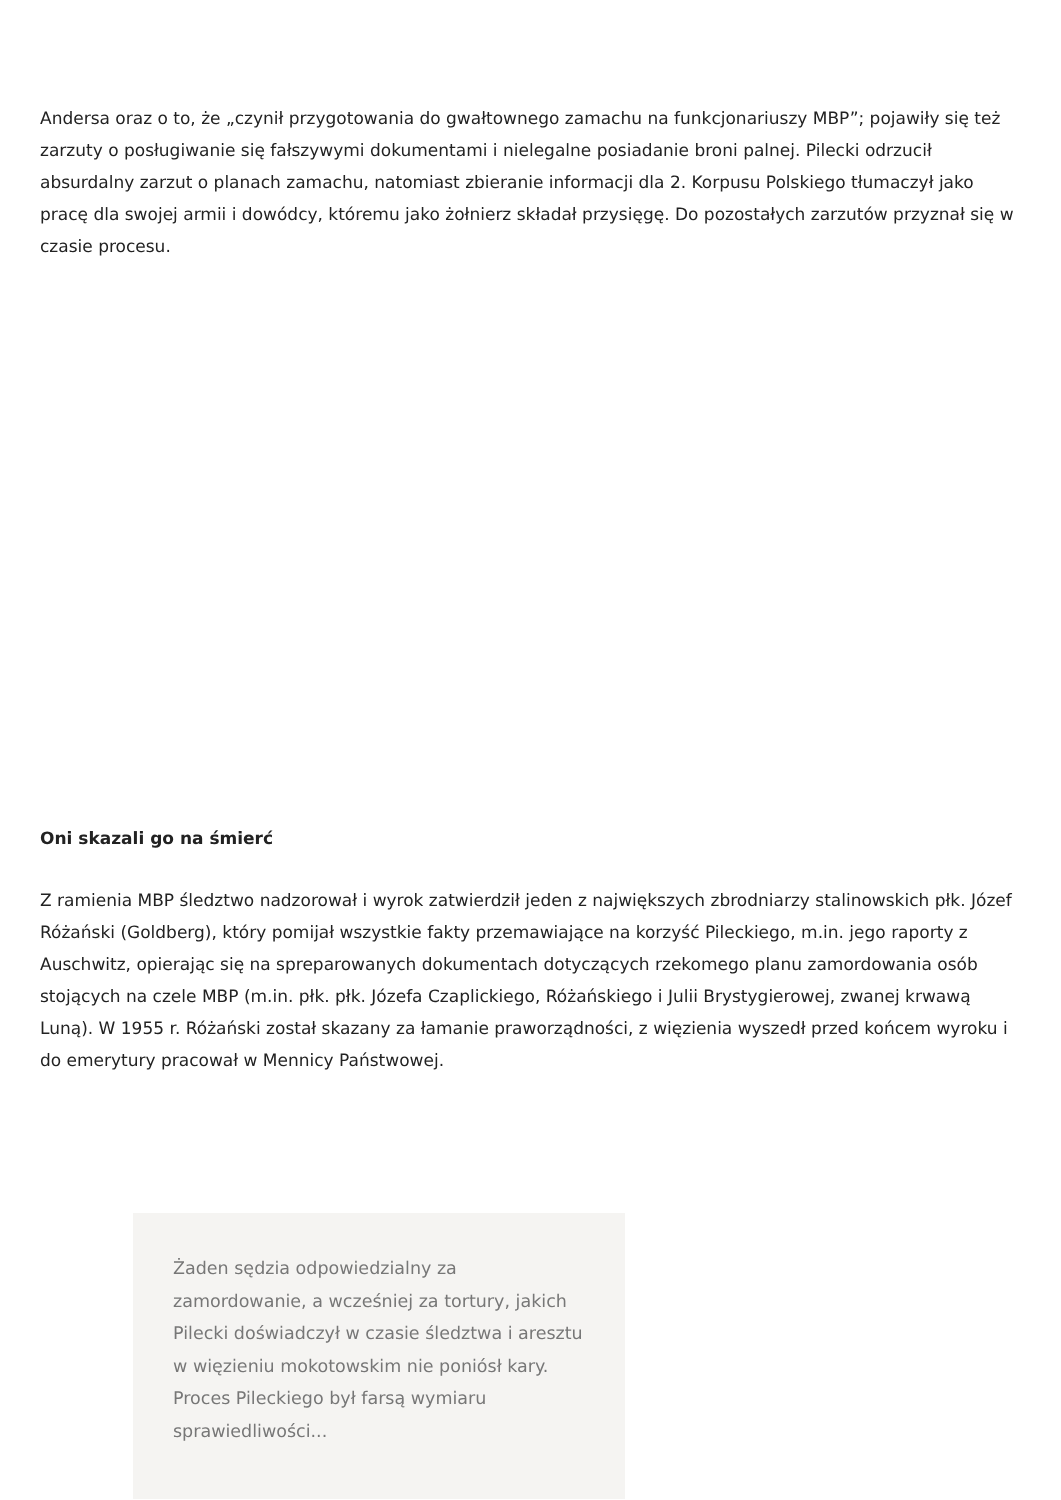Andersa oraz o to, że „czynił przygotowania do gwałtownego zamachu na funkcjonariuszy MBP”; pojawiły się też zarzuty o posługiwanie się fałszywymi dokumentami i nielegalne posiadanie broni palnej. Pilecki odrzucił absurdalny zarzut o planach zamachu, natomiast zbieranie informacji dla 2. Korpusu Polskiego tłumaczył jako pracę dla swojej armii i dowódcy, któremu jako żołnierz składał przysięgę. Do pozostałych zarzutów przyznał się w czasie procesu.
Oni skazali go na śmierć
Z ramienia MBP śledztwo nadzorował i wyrok zatwierdził jeden z największych zbrodniarzy stalinowskich płk. Józef Różański (Goldberg), który pomijał wszystkie fakty przemawiające na korzyść Pileckiego, m.in. jego raporty z Auschwitz, opierając się na spreparowanych dokumentach dotyczących rzekomego planu zamordowania osób stojących na czele MBP (m.in. płk. płk. Józefa Czaplickiego, Różańskiego i Julii Brystygierowej, zwanej krwawą Luną). W 1955 r. Różański został skazany za łamanie praworządności, z więzienia wyszedł przed końcem wyroku i do emerytury pracował w Mennicy Państwowej.
Żaden sędzia odpowiedzialny za zamordowanie, a wcześniej za tortury, jakich Pilecki doświadczył w czasie śledztwa i aresztu w więzieniu mokotowskim nie poniósł kary. Proces Pileckiego był farsą wymiaru sprawiedliwości...